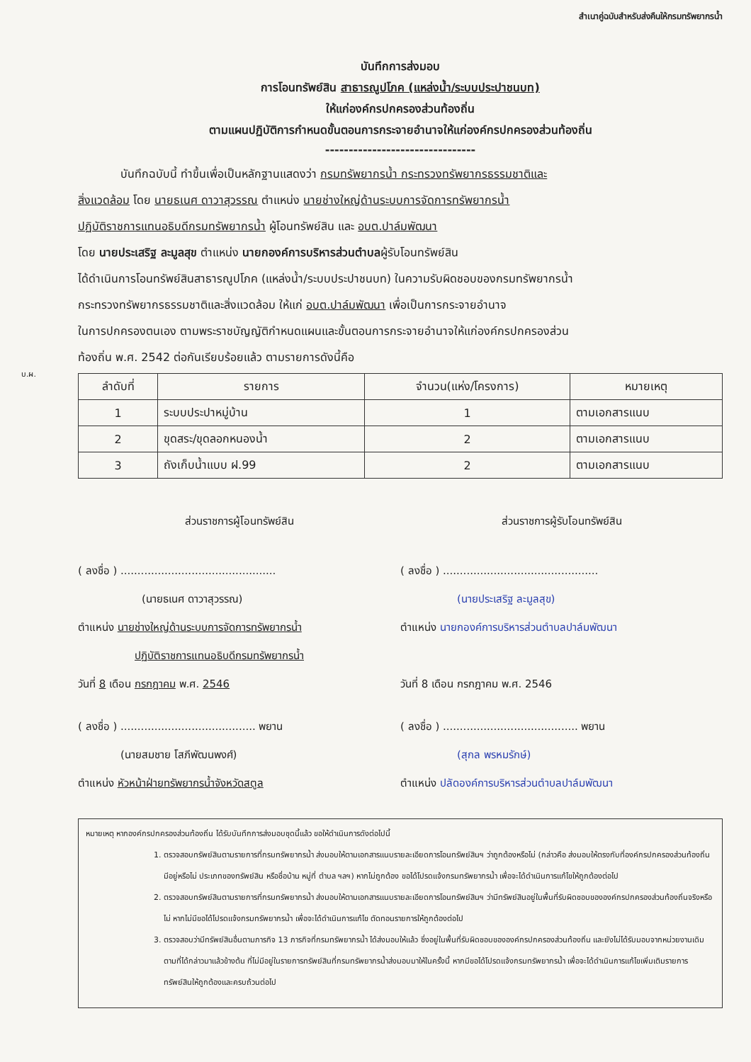สำเนาคู่ฉบับสำหรับส่งคืนให้กรมทรัพยากรน้ำ
บันทึกการส่งมอบ
การโอนทรัพย์สิน สาธารณูปโภค (แหล่งน้ำ/ระบบประปาชนบท)
ให้แก่องค์กรปกครองส่วนท้องถิ่น
ตามแผนปฏิบัติการกำหนดขั้นตอนการกระจายอำนาจให้แก่องค์กรปกครองส่วนท้องถิ่น
--------------------------------
บันทึกฉบับนี้ ทำขึ้นเพื่อเป็นหลักฐานแสดงว่า กรมทรัพยากรน้ำ กระทรวงทรัพยากรธรรมชาติและ
สิ่งแวดล้อม โดย นายธเนศ ดาวาสุวรรณ ตำแหน่ง นายช่างใหญ่ด้านระบบการจัดการทรัพยากรน้ำ
ปฏิบัติราชการแทนอธิบดีกรมทรัพยากรน้ำ ผู้โอนทรัพย์สิน และ อบต.ปาล์มพัฒนา
โดย นายประเสริฐ ละมูลสุข ตำแหน่ง นายกองค์การบริหารส่วนตำบลผู้รับโอนทรัพย์สิน
ได้ดำเนินการโอนทรัพย์สินสาธารณูปโภค (แหล่งน้ำ/ระบบประปาชนบท) ในความรับผิดชอบของกรมทรัพยากรน้ำ
กระทรวงทรัพยากรธรรมชาติและสิ่งแวดล้อม ให้แก่ อบต.ปาล์มพัฒนา เพื่อเป็นการกระจายอำนาจ
ในการปกครองตนเอง ตามพระราชบัญญัติกำหนดแผนและขั้นตอนการกระจายอำนาจให้แก่องค์กรปกครองส่วน
ท้องถิ่น พ.ศ. 2542 ต่อกันเรียบร้อยแล้ว ตามรายการดังนี้คือ
บ.ผ.
| ลำดับที่ | รายการ | จำนวน(แห่ง/โครงการ) | หมายเหตุ |
| --- | --- | --- | --- |
| 1 | ระบบประปาหมู่บ้าน | 1 | ตามเอกสารแนบ |
| 2 | ขุดสระ/ขุดลอกหนองน้ำ | 2 | ตามเอกสารแนบ |
| 3 | ถังเก็บน้ำแบบ ฝ.99 | 2 | ตามเอกสารแนบ |
ส่วนราชการผู้โอนทรัพย์สิน
( ลงชื่อ ) ..............................................
(นายธเนศ ดาวาสุวรรณ)
ตำแหน่ง นายช่างใหญ่ด้านระบบการจัดการทรัพยากรน้ำ
ปฏิบัติราชการแทนอธิบดีกรมทรัพยากรน้ำ
วันที่ 8 เดือน กรกฎาคม พ.ศ. 2546
( ลงชื่อ ) ........................................ พยาน
(นายสมชาย โสภีพัฒนพงศ์)
ตำแหน่ง หัวหน้าฝ่ายทรัพยากรน้ำจังหวัดสตูล
ส่วนราชการผู้รับโอนทรัพย์สิน
( ลงชื่อ ) ..............................................
(นายประเสริฐ ละมูลสุข)
ตำแหน่ง นายกองค์การบริหารส่วนตำบลปาล์มพัฒนา
วันที่ 8 เดือน กรกฎาคม พ.ศ. 2546
( ลงชื่อ ) ........................................ พยาน
(สุกล พรหมรักษ์)
ตำแหน่ง ปลัดองค์การบริหารส่วนตำบลปาล์มพัฒนา
หมายเหตุ หากองค์กรปกครองส่วนท้องถิ่น ได้รับบันทึกการส่งมอบชุดนี้แล้ว ขอให้ดำเนินการดังต่อไปนี้
1. ตรวจสอบทรัพย์สินตามรายการที่กรมทรัพยากรน้ำ ส่งมอบให้ตามเอกสารแนบรายละเอียดการโอนทรัพย์สินฯ ว่าถูกต้องหรือไม่ (กล่าวคือ ส่งมอบให้ตรงกับที่องค์กรปกครองส่วนท้องถิ่นมีอยู่หรือไม่ ประเภทของทรัพย์สิน หรือชื่อบ้าน หมู่ที่ ตำบล ฯลฯ) หากไม่ถูกต้อง ขอได้โปรดแจ้งกรมทรัพยากรน้ำ เพื่อจะได้ดำเนินการแก้ไขให้ถูกต้องต่อไป
2. ตรวจสอบทรัพย์สินตามรายการที่กรมทรัพยากรน้ำ ส่งมอบให้ตามเอกสารแนบรายละเอียดการโอนทรัพย์สินฯ ว่ามีทรัพย์สินอยู่ในพื้นที่รับผิดชอบขององค์กรปกครองส่วนท้องถิ่นจริงหรือไม่ หากไม่มีขอได้โปรดแจ้งกรมทรัพยากรน้ำ เพื่อจะได้ดำเนินการแก้ไข ตัดทอนรายการให้ถูกต้องต่อไป
3. ตรวจสอบว่ามีทรัพย์สินอื่นตามภารกิจ 13 ภารกิจที่กรมทรัพยากรน้ำ ได้ส่งมอบให้แล้ว ซึ่งอยู่ในพื้นที่รับผิดชอบขององค์กรปกครองส่วนท้องถิ่น และยังไม่ได้รับมอบจากหน่วยงานเดิมตามที่ได้กล่าวมาแล้วข้างต้น ที่ไม่มีอยู่ในรายการทรัพย์สินที่กรมทรัพยากรน้ำส่งมอบมาให้ในครั้งนี้ หากมีขอได้โปรดแจ้งกรมทรัพยากรน้ำ เพื่อจะได้ดำเนินการแก้ไขเพิ่มเติมรายการทรัพย์สินให้ถูกต้องและครบถ้วนต่อไป